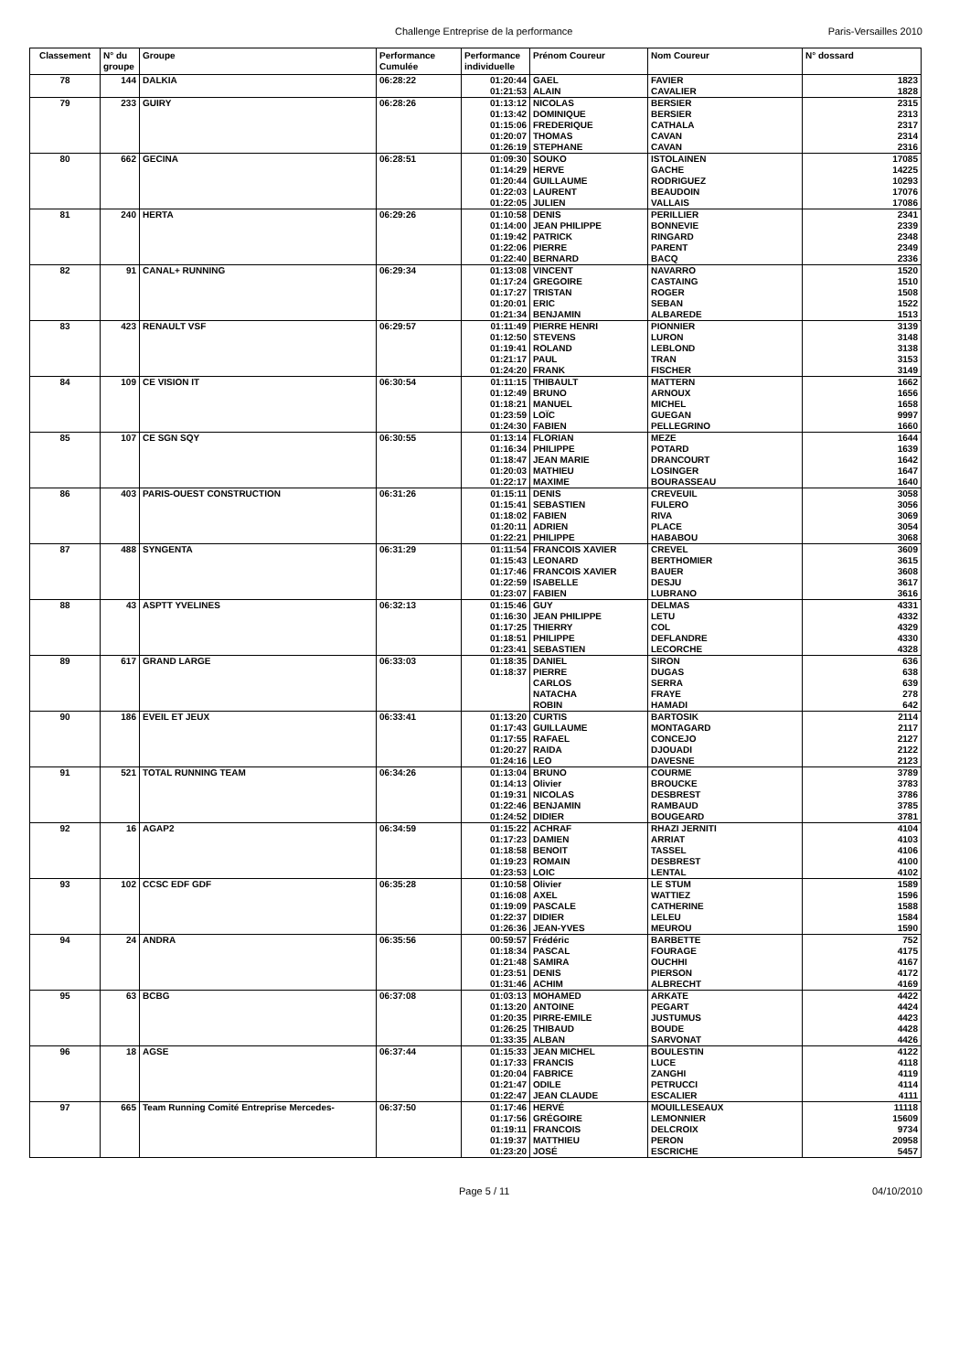Challenge Entreprise de la performance Paris-Versailles 2010
| Classement | N° du groupe | Groupe | Performance Cumulée | Performance individuelle | Prénom Coureur | Nom Coureur | N° dossard |
| --- | --- | --- | --- | --- | --- | --- | --- |
| 78 | 144 | DALKIA | 06:28:22 | 01:20:44 | GAEL | FAVIER | 1823 |
| | | | | 01:21:53 | ALAIN | CAVALIER | 1828 |
| 79 | 233 | GUIRY | 06:28:26 | 01:13:12 | NICOLAS | BERSIER | 2315 |
| | | | | 01:13:42 | DOMINIQUE | BERSIER | 2313 |
| | | | | 01:15:06 | FREDERIQUE | CATHALA | 2317 |
| | | | | 01:20:07 | THOMAS | CAVAN | 2314 |
| | | | | 01:26:19 | STEPHANE | CAVAN | 2316 |
| 80 | 662 | GECINA | 06:28:51 | 01:09:30 | SOUKO | ISTOLAINEN | 17085 |
| | | | | 01:14:29 | HERVE | GACHE | 14225 |
| | | | | 01:20:44 | GUILLAUME | RODRIGUEZ | 10293 |
| | | | | 01:22:03 | LAURENT | BEAUDOIN | 17076 |
| | | | | 01:22:05 | JULIEN | VALLAIS | 17086 |
| 81 | 240 | HERTA | 06:29:26 | 01:10:58 | DENIS | PERILLIER | 2341 |
| | | | | 01:14:00 | JEAN PHILIPPE | BONNEVIE | 2339 |
| | | | | 01:19:42 | PATRICK | RINGARD | 2348 |
| | | | | 01:22:06 | PIERRE | PARENT | 2349 |
| | | | | 01:22:40 | BERNARD | BACQ | 2336 |
| 82 | 91 | CANAL+ RUNNING | 06:29:34 | 01:13:08 | VINCENT | NAVARRO | 1520 |
| | | | | 01:17:24 | GREGOIRE | CASTAING | 1510 |
| | | | | 01:17:27 | TRISTAN | ROGER | 1508 |
| | | | | 01:20:01 | ERIC | SEBAN | 1522 |
| | | | | 01:21:34 | BENJAMIN | ALBAREDE | 1513 |
| 83 | 423 | RENAULT VSF | 06:29:57 | 01:11:49 | PIERRE HENRI | PIONNIER | 3139 |
| | | | | 01:12:50 | STEVENS | LURON | 3148 |
| | | | | 01:19:41 | ROLAND | LEBLOND | 3138 |
| | | | | 01:21:17 | PAUL | TRAN | 3153 |
| | | | | 01:24:20 | FRANK | FISCHER | 3149 |
| 84 | 109 | CE VISION IT | 06:30:54 | 01:11:15 | THIBAULT | MATTERN | 1662 |
| | | | | 01:12:49 | BRUNO | ARNOUX | 1656 |
| | | | | 01:18:21 | MANUEL | MICHEL | 1658 |
| | | | | 01:23:59 | LOÏC | GUEGAN | 9997 |
| | | | | 01:24:30 | FABIEN | PELLEGRINO | 1660 |
| 85 | 107 | CE SGN SQY | 06:30:55 | 01:13:14 | FLORIAN | MEZE | 1644 |
| | | | | 01:16:34 | PHILIPPE | POTARD | 1639 |
| | | | | 01:18:47 | JEAN MARIE | DRANCOURT | 1642 |
| | | | | 01:20:03 | MATHIEU | LOSINGER | 1647 |
| | | | | 01:22:17 | MAXIME | BOURASSEAU | 1640 |
| 86 | 403 | PARIS-OUEST CONSTRUCTION | 06:31:26 | 01:15:11 | DENIS | CREVEUIL | 3058 |
| | | | | 01:15:41 | SEBASTIEN | FULERO | 3056 |
| | | | | 01:18:02 | FABIEN | RIVA | 3069 |
| | | | | 01:20:11 | ADRIEN | PLACE | 3054 |
| | | | | 01:22:21 | PHILIPPE | HABABOU | 3068 |
| 87 | 488 | SYNGENTA | 06:31:29 | 01:11:54 | FRANCOIS XAVIER | CREVEL | 3609 |
| | | | | 01:15:43 | LEONARD | BERTHOMIER | 3615 |
| | | | | 01:17:46 | FRANCOIS XAVIER | BAUER | 3608 |
| | | | | 01:22:59 | ISABELLE | DESJU | 3617 |
| | | | | 01:23:07 | FABIEN | LUBRANO | 3616 |
| 88 | 43 | ASPTT YVELINES | 06:32:13 | 01:15:46 | GUY | DELMAS | 4331 |
| | | | | 01:16:30 | JEAN PHILIPPE | LETU | 4332 |
| | | | | 01:17:25 | THIERRY | COL | 4329 |
| | | | | 01:18:51 | PHILIPPE | DEFLANDRE | 4330 |
| | | | | 01:23:41 | SEBASTIEN | LECORCHE | 4328 |
| 89 | 617 | GRAND LARGE | 06:33:03 | 01:18:35 | DANIEL | SIRON | 636 |
| | | | | 01:18:37 | PIERRE | DUGAS | 638 |
| | | | | | CARLOS | SERRA | 639 |
| | | | | | NATACHA | FRAYE | 278 |
| | | | | | ROBIN | HAMADI | 642 |
| 90 | 186 | EVEIL ET JEUX | 06:33:41 | 01:13:20 | CURTIS | BARTOSIK | 2114 |
| | | | | 01:17:43 | GUILLAUME | MONTAGARD | 2117 |
| | | | | 01:17:55 | RAFAEL | CONCEJO | 2127 |
| | | | | 01:20:27 | RAIDA | DJOUADI | 2122 |
| | | | | 01:24:16 | LEO | DAVESNE | 2123 |
| 91 | 521 | TOTAL RUNNING TEAM | 06:34:26 | 01:13:04 | BRUNO | COURME | 3789 |
| | | | | 01:14:13 | Olivier | BROUCKE | 3783 |
| | | | | 01:19:31 | NICOLAS | DESBREST | 3786 |
| | | | | 01:22:46 | BENJAMIN | RAMBAUD | 3785 |
| | | | | 01:24:52 | DIDIER | BOUGEARD | 3781 |
| 92 | 16 | AGAP2 | 06:34:59 | 01:15:22 | ACHRAF | RHAZI JERNITI | 4104 |
| | | | | 01:17:23 | DAMIEN | ARRIAT | 4103 |
| | | | | 01:18:58 | BENOIT | TASSEL | 4106 |
| | | | | 01:19:23 | ROMAIN | DESBREST | 4100 |
| | | | | 01:23:53 | LOIC | LENTAL | 4102 |
| 93 | 102 | CCSC EDF GDF | 06:35:28 | 01:10:58 | Olivier | LE STUM | 1589 |
| | | | | 01:16:08 | AXEL | WATTIEZ | 1596 |
| | | | | 01:19:09 | PASCALE | CATHERINE | 1588 |
| | | | | 01:22:37 | DIDIER | LELEU | 1584 |
| | | | | 01:26:36 | JEAN-YVES | MEUROU | 1590 |
| 94 | 24 | ANDRA | 06:35:56 | 00:59:57 | Frédéric | BARBETTE | 752 |
| | | | | 01:18:34 | PASCAL | FOURAGE | 4175 |
| | | | | 01:21:48 | SAMIRA | OUCHHI | 4167 |
| | | | | 01:23:51 | DENIS | PIERSON | 4172 |
| | | | | 01:31:46 | ACHIM | ALBRECHT | 4169 |
| 95 | 63 | BCBG | 06:37:08 | 01:03:13 | MOHAMED | ARKATE | 4422 |
| | | | | 01:13:20 | ANTOINE | PEGART | 4424 |
| | | | | 01:20:35 | PIRRE-EMILE | JUSTUMUS | 4423 |
| | | | | 01:26:25 | THIBAUD | BOUDE | 4428 |
| | | | | 01:33:35 | ALBAN | SARVONAT | 4426 |
| 96 | 18 | AGSE | 06:37:44 | 01:15:33 | JEAN MICHEL | BOULESTIN | 4122 |
| | | | | 01:17:33 | FRANCIS | LUCE | 4118 |
| | | | | 01:20:04 | FABRICE | ZANGHI | 4119 |
| | | | | 01:21:47 | ODILE | PETRUCCI | 4114 |
| | | | | 01:22:47 | JEAN CLAUDE | ESCALIER | 4111 |
| 97 | 665 | Team Running Comité Entreprise Mercedes- | 06:37:50 | 01:17:46 | HERVÉ | MOUILLESEAUX | 11118 |
| | | | | 01:17:56 | GRÉGOIRE | LEMONNIER | 15609 |
| | | | | 01:19:11 | FRANCOIS | DELCROIX | 9734 |
| | | | | 01:19:37 | MATTHIEU | PERON | 20958 |
| | | | | 01:23:20 | JOSÉ | ESCRICHE | 5457 |
Page 5 / 11 04/10/2010